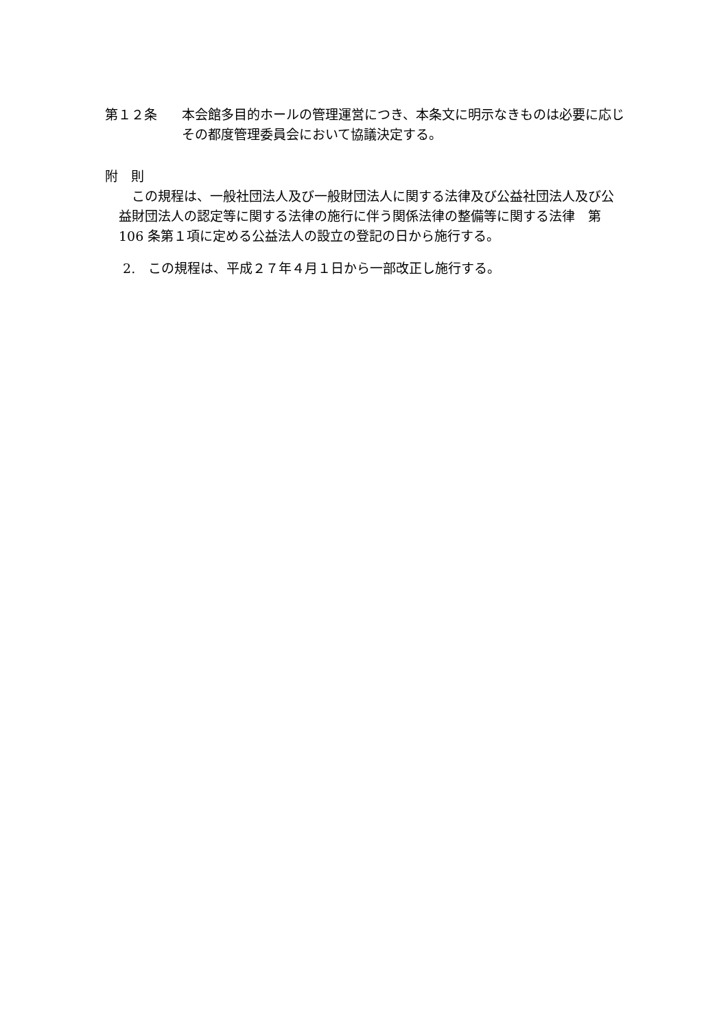第１２条 本会館多目的ホールの管理運営につき、本条文に明示なきものは必要に応じその都度管理委員会において協議決定する。
附　則
　この規程は、一般社団法人及び一般財団法人に関する法律及び公益社団法人及び公益財団法人の認定等に関する法律の施行に伴う関係法律の整備等に関する法律　第 106 条第１項に定める公益法人の設立の登記の日から施行する。
2.　この規程は、平成２７年４月１日から一部改正し施行する。